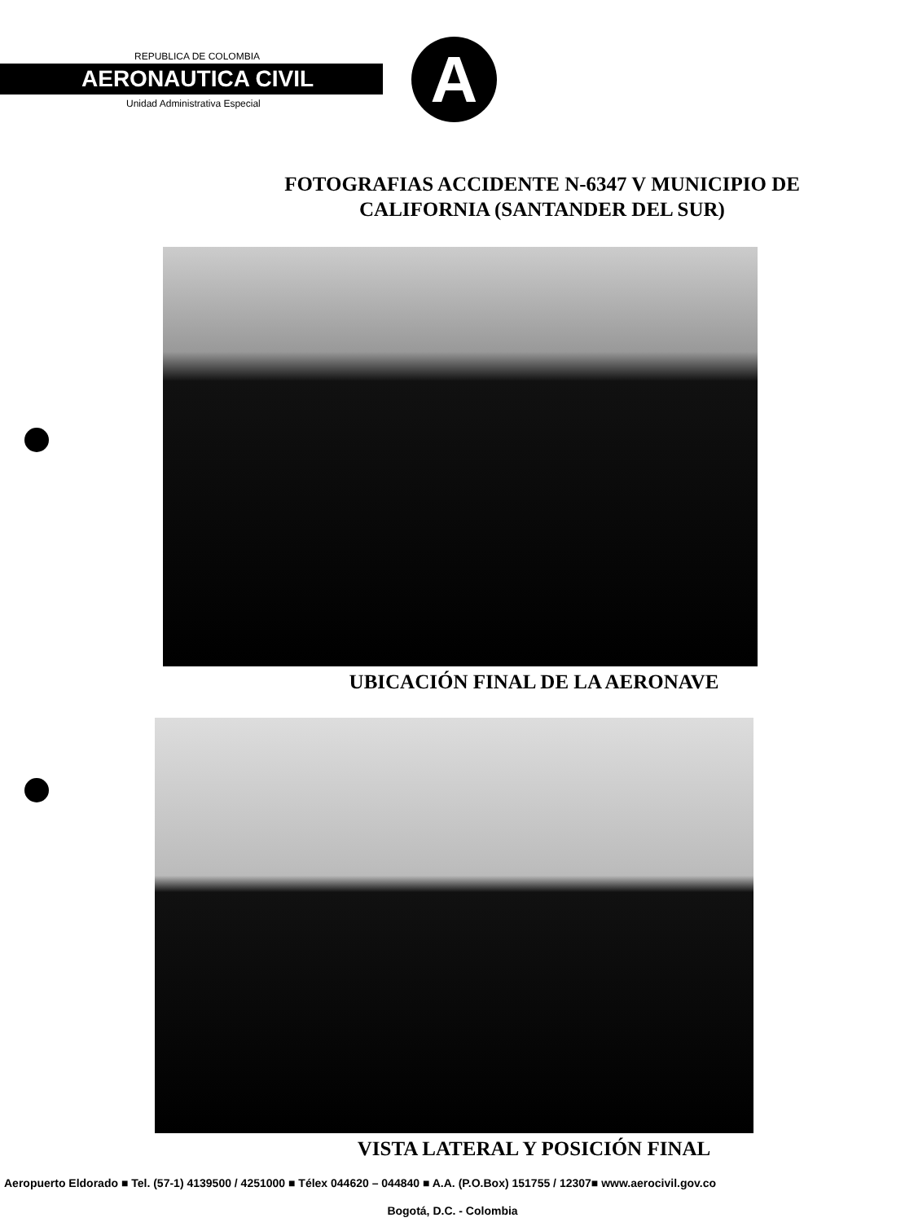REPUBLICA DE COLOMBIA
AERONAUTICA CIVIL
Unidad Administrativa Especial A
FOTOGRAFIAS ACCIDENTE N-6347 V MUNICIPIO DE
CALIFORNIA (SANTANDER DEL SUR)
UBICACIÓN FINAL DE LA AERONAVE
VISTA LATERAL Y POSICIÓN FINAL
Aeropuerto Eldorado ■ Tel. (57-1) 4139500 / 4251000 ■ Télex 044620 – 044840 ■ A.A. (P.O.Box) 151755 / 12307■ www.aerocivil.gov.co
Bogotá, D.C. - Colombia